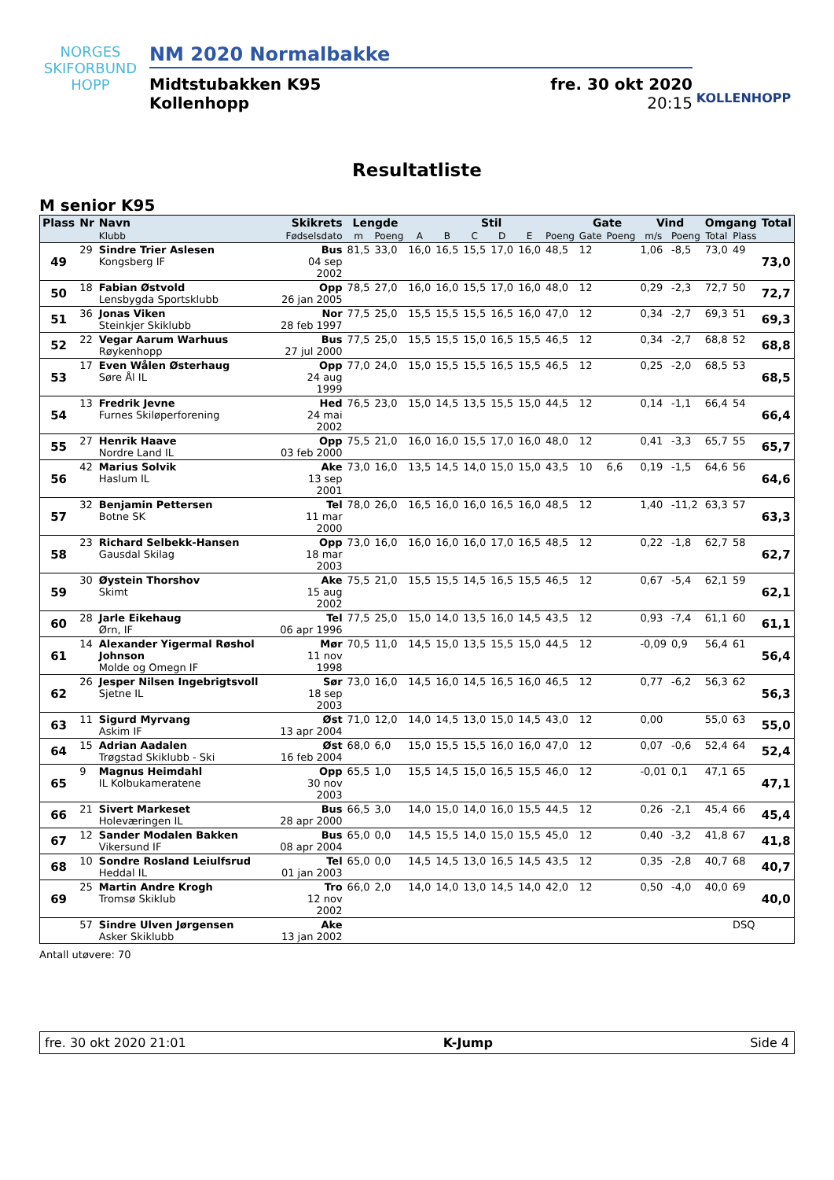NORGES
SKIFORBUND
HOPP
NM 2020 Normalbakke
Midtstubakken K95
Kollenhopp
fre. 30 okt 2020
20:15
KOLLENHOPP
Resultatliste
M senior K95
| Plass | Nr | Navn | Skikrets | Lengde | | Stil | | | | | | Gate | | Vind | | Omgang | | Total |
| --- | --- | --- | --- | --- | --- | --- | --- | --- | --- | --- | --- | --- | --- | --- | --- | --- | --- | --- |
| | | Klubb | Fødselsdato | m | Poeng | A | B | C | D | E | Poeng | Gate | Poeng | m/s | Poeng | Total | Plass | |
| 49 | 29 | Sindre Trier Aslesen Kongsberg IF | Bus 04 sep 2002 | 81,5 | 33,0 | 16,0 | 16,5 | 15,5 | 17,0 | 16,0 | 48,5 | 12 | | 1,06 | -8,5 | 73,0 | 49 | 73,0 |
| 50 | 18 | Fabian Østvold Lensbygda Sportsklubb | Opp 26 jan 2005 | 78,5 | 27,0 | 16,0 | 16,0 | 15,5 | 17,0 | 16,0 | 48,0 | 12 | | 0,29 | -2,3 | 72,7 | 50 | 72,7 |
| 51 | 36 | Jonas Viken Steinkjer Skiklubb | Nor 28 feb 1997 | 77,5 | 25,0 | 15,5 | 15,5 | 15,5 | 16,5 | 16,0 | 47,0 | 12 | | 0,34 | -2,7 | 69,3 | 51 | 69,3 |
| 52 | 22 | Vegar Aarum Warhuus Røykenhopp | Bus 27 jul 2000 | 77,5 | 25,0 | 15,5 | 15,5 | 15,0 | 16,5 | 15,5 | 46,5 | 12 | | 0,34 | -2,7 | 68,8 | 52 | 68,8 |
| 53 | 17 | Even Wålen Østerhaug Søre Ål IL | Opp 24 aug 1999 | 77,0 | 24,0 | 15,0 | 15,5 | 15,5 | 16,5 | 15,5 | 46,5 | 12 | | 0,25 | -2,0 | 68,5 | 53 | 68,5 |
| 54 | 13 | Fredrik Jevne Furnes Skiløperforening | Hed 24 mai 2002 | 76,5 | 23,0 | 15,0 | 14,5 | 13,5 | 15,5 | 15,0 | 44,5 | 12 | | 0,14 | -1,1 | 66,4 | 54 | 66,4 |
| 55 | 27 | Henrik Haave Nordre Land IL | Opp 03 feb 2000 | 75,5 | 21,0 | 16,0 | 16,0 | 15,5 | 17,0 | 16,0 | 48,0 | 12 | | 0,41 | -3,3 | 65,7 | 55 | 65,7 |
| 56 | 42 | Marius Solvik Haslum IL | Ake 13 sep 2001 | 73,0 | 16,0 | 13,5 | 14,5 | 14,0 | 15,0 | 15,0 | 43,5 | 10 | 6,6 | 0,19 | -1,5 | 64,6 | 56 | 64,6 |
| 57 | 32 | Benjamin Pettersen Botne SK | Tel 11 mar 2000 | 78,0 | 26,0 | 16,5 | 16,0 | 16,0 | 16,5 | 16,0 | 48,5 | 12 | | 1,40 | -11,2 | 63,3 | 57 | 63,3 |
| 58 | 23 | Richard Selbekk-Hansen Gausdal Skilag | Opp 18 mar 2003 | 73,0 | 16,0 | 16,0 | 16,0 | 16,0 | 17,0 | 16,5 | 48,5 | 12 | | 0,22 | -1,8 | 62,7 | 58 | 62,7 |
| 59 | 30 | Øystein Thorshov Skimt | Ake 15 aug 2002 | 75,5 | 21,0 | 15,5 | 15,5 | 14,5 | 16,5 | 15,5 | 46,5 | 12 | | 0,67 | -5,4 | 62,1 | 59 | 62,1 |
| 60 | 28 | Jarle Eikehaug Ørn, IF | Tel 06 apr 1996 | 77,5 | 25,0 | 15,0 | 14,0 | 13,5 | 16,0 | 14,5 | 43,5 | 12 | | 0,93 | -7,4 | 61,1 | 60 | 61,1 |
| 61 | 14 | Alexander Yigermal Røshol Johnson Molde og Omegn IF | Mør 11 nov 1998 | 70,5 | 11,0 | 14,5 | 15,0 | 13,5 | 15,5 | 15,0 | 44,5 | 12 | | -0,09 | 0,9 | 56,4 | 61 | 56,4 |
| 62 | 26 | Jesper Nilsen Ingebrigtsvoll Sjetne IL | Sør 18 sep 2003 | 73,0 | 16,0 | 14,5 | 16,0 | 14,5 | 16,5 | 16,0 | 46,5 | 12 | | 0,77 | -6,2 | 56,3 | 62 | 56,3 |
| 63 | 11 | Sigurd Myrvang Askim IF | Øst 13 apr 2004 | 71,0 | 12,0 | 14,0 | 14,5 | 13,0 | 15,0 | 14,5 | 43,0 | 12 | | 0,00 | | 55,0 | 63 | 55,0 |
| 64 | 15 | Adrian Aadalen Trøgstad Skiklubb - Ski | Øst 16 feb 2004 | 68,0 | 6,0 | 15,0 | 15,5 | 15,5 | 16,0 | 16,0 | 47,0 | 12 | | 0,07 | -0,6 | 52,4 | 64 | 52,4 |
| 65 | 9 | Magnus Heimdahl IL Kolbukameratene | Opp 30 nov 2003 | 65,5 | 1,0 | 15,5 | 14,5 | 15,0 | 16,5 | 15,5 | 46,0 | 12 | | -0,01 | 0,1 | 47,1 | 65 | 47,1 |
| 66 | 21 | Sivert Markeset Holeværingen IL | Bus 28 apr 2000 | 66,5 | 3,0 | 14,0 | 15,0 | 14,0 | 16,0 | 15,5 | 44,5 | 12 | | 0,26 | -2,1 | 45,4 | 66 | 45,4 |
| 67 | 12 | Sander Modalen Bakken Vikersund IF | Bus 08 apr 2004 | 65,0 | 0,0 | 14,5 | 15,5 | 14,0 | 15,0 | 15,5 | 45,0 | 12 | | 0,40 | -3,2 | 41,8 | 67 | 41,8 |
| 68 | 10 | Sondre Rosland Leiulfsrud Heddal IL | Tel 01 jan 2003 | 65,0 | 0,0 | 14,5 | 14,5 | 13,0 | 16,5 | 14,5 | 43,5 | 12 | | 0,35 | -2,8 | 40,7 | 68 | 40,7 |
| 69 | 25 | Martin Andre Krogh Tromsø Skiklub | Tro 12 nov 2002 | 66,0 | 2,0 | 14,0 | 14,0 | 13,0 | 14,5 | 14,0 | 42,0 | 12 | | 0,50 | -4,0 | 40,0 | 69 | 40,0 |
| | 57 | Sindre Ulven Jørgensen Asker Skiklubb | Ake 13 jan 2002 | | | | | | | | | | | | | | DSQ | |
Antall utøvere: 70
fre. 30 okt 2020 21:01 K-Jump Side 4